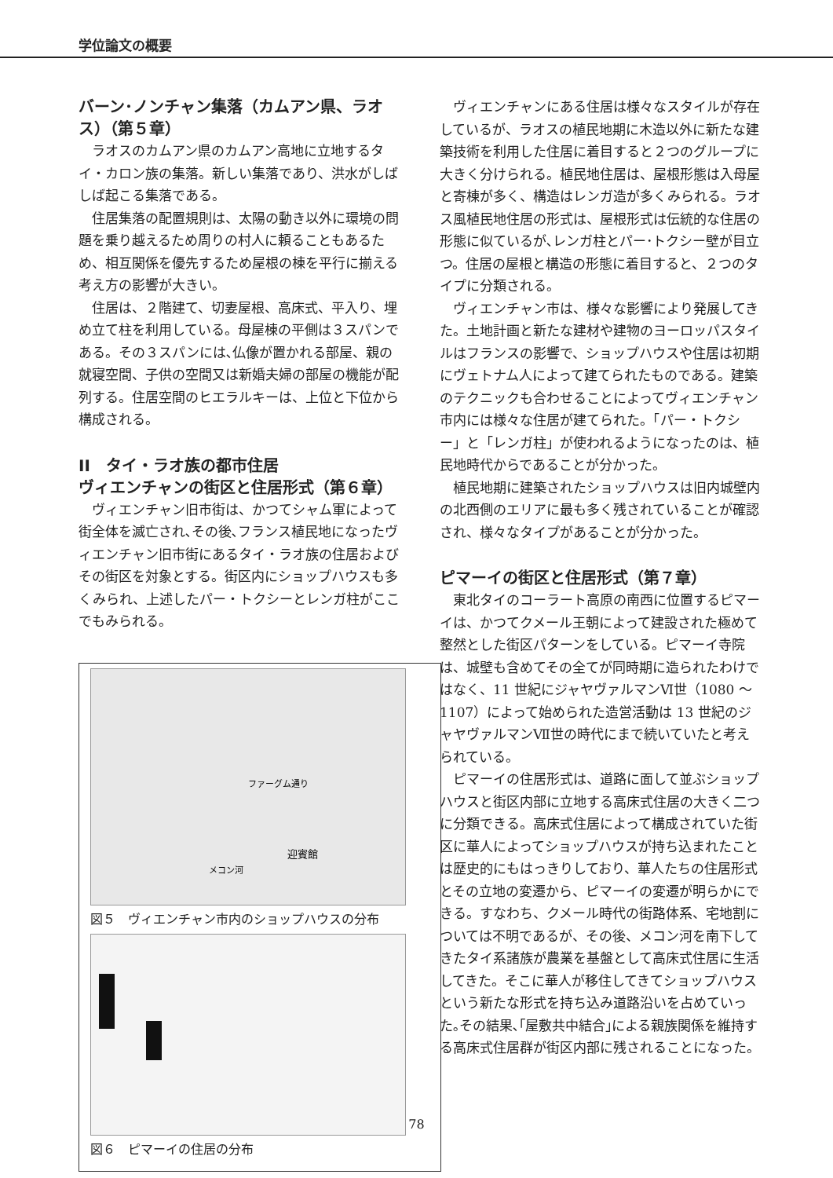学位論文の概要
バーン･ノンチャン集落（カムアン県、ラオス）（第５章）
ラオスのカムアン県のカムアン高地に立地するタイ・カロン族の集落。新しい集落であり、洪水がしばしば起こる集落である。
住居集落の配置規則は、太陽の動き以外に環境の問題を乗り越えるため周りの村人に頼ることもあるため、相互関係を優先するため屋根の棟を平行に揃える考え方の影響が大きい。
住居は、２階建て、切妻屋根、高床式、平入り、埋め立て柱を利用している。母屋棟の平側は３スパンである。その３スパンには､仏像が置かれる部屋、親の就寝空間、子供の空間又は新婚夫婦の部屋の機能が配列する。住居空間のヒエラルキーは、上位と下位から構成される。
II　タイ・ラオ族の都市住居
ヴィエンチャンの街区と住居形式（第６章）
ヴィエンチャン旧市街は、かつてシャム軍によって街全体を滅亡され､その後､フランス植民地になったヴィエンチャン旧市街にあるタイ・ラオ族の住居およびその街区を対象とする。街区内にショップハウスも多くみられ、上述したパー・トクシーとレンガ柱がここでもみられる。
ファーグム通り
迎賓館
メコン河
図５　ヴィエンチャン市内のショップハウスの分布
図６　ピマーイの住居の分布
ヴィエンチャンにある住居は様々なスタイルが存在しているが、ラオスの植民地期に木造以外に新たな建築技術を利用した住居に着目すると２つのグループに大きく分けられる。植民地住居は、屋根形態は入母屋と寄棟が多く、構造はレンガ造が多くみられる。ラオス風植民地住居の形式は、屋根形式は伝統的な住居の形態に似ているが､レンガ柱とパー･トクシー壁が目立つ。住居の屋根と構造の形態に着目すると、２つのタイプに分類される。
ヴィエンチャン市は、様々な影響により発展してきた。土地計画と新たな建材や建物のヨーロッパスタイルはフランスの影響で、ショップハウスや住居は初期にヴェトナム人によって建てられたものである。建築のテクニックも合わせることによってヴィエンチャン市内には様々な住居が建てられた。「パー・トクシー」と「レンガ柱」が使われるようになったのは、植民地時代からであることが分かった。
植民地期に建築されたショップハウスは旧内城壁内の北西側のエリアに最も多く残されていることが確認され、様々なタイプがあることが分かった。
ピマーイの街区と住居形式（第７章）
東北タイのコーラート高原の南西に位置するピマーイは、かつてクメール王朝によって建設された極めて整然とした街区パターンをしている。ピマーイ寺院は、城壁も含めてその全てが同時期に造られたわけではなく、11 世紀にジャヤヴァルマンⅥ世（1080 ～ 1107）によって始められた造営活動は 13 世紀のジャヤヴァルマンⅦ世の時代にまで続いていたと考えられている。
ピマーイの住居形式は、道路に面して並ぶショップハウスと街区内部に立地する高床式住居の大きく二つに分類できる。高床式住居によって構成されていた街区に華人によってショップハウスが持ち込まれたことは歴史的にもはっきりしており、華人たちの住居形式とその立地の変遷から、ピマーイの変遷が明らかにできる。すなわち、クメール時代の街路体系、宅地割については不明であるが、その後、メコン河を南下してきたタイ系諸族が農業を基盤として高床式住居に生活してきた。そこに華人が移住してきてショップハウスという新たな形式を持ち込み道路沿いを占めていった｡その結果､｢屋敷共中結合｣による親族関係を維持する高床式住居群が街区内部に残されることになった。
78